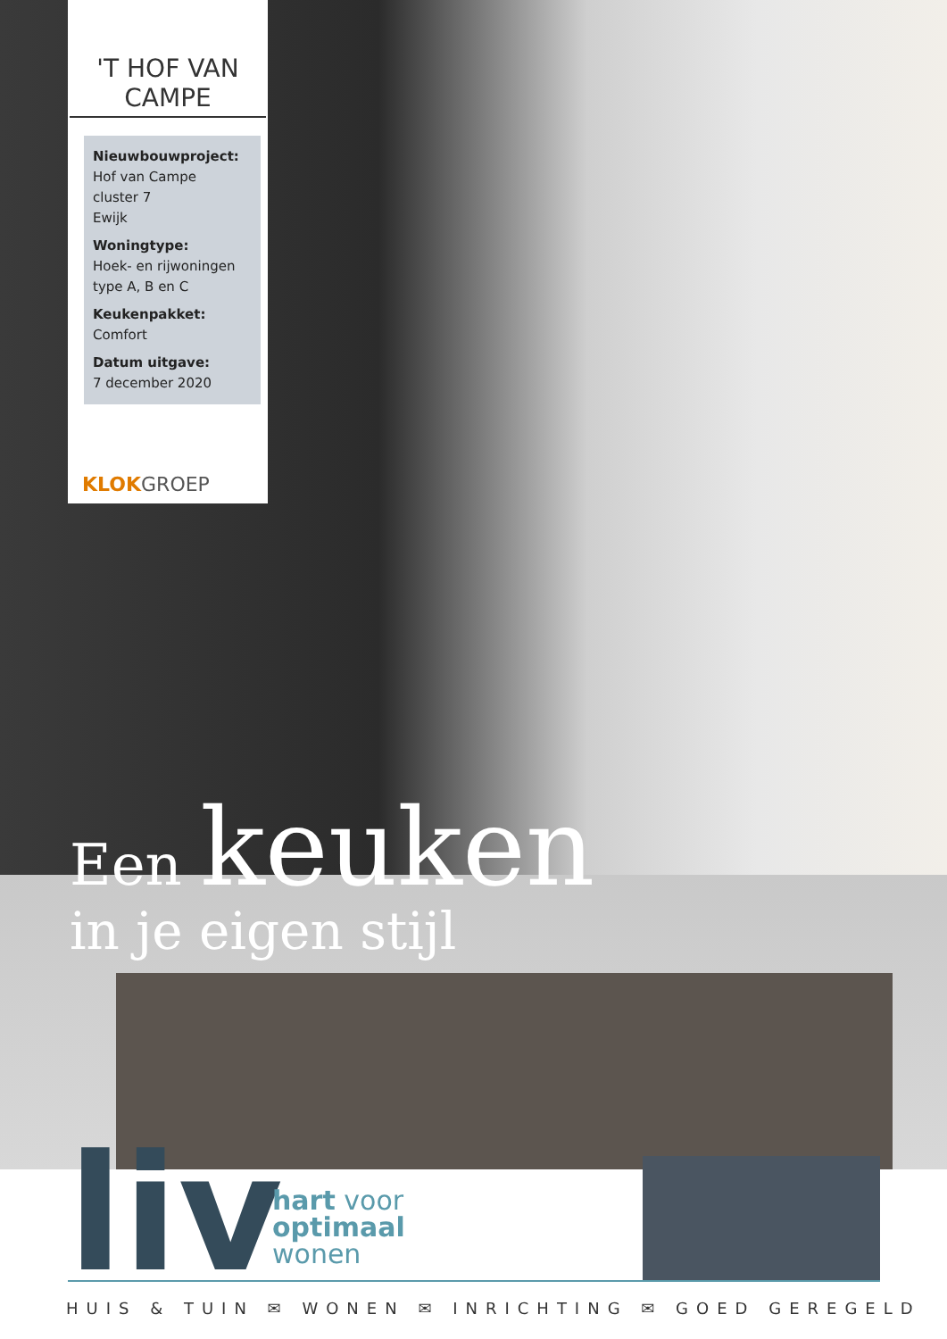'T HOF VAN CAMPE
Nieuwbouwproject:
Hof van Campe
cluster 7
Ewijk
Woningtype:
Hoek- en rijwoningen
type A, B en C
Keukenpakket:
Comfort
Datum uitgave:
7 december 2020
KLOKGROEP
Een keuken
in je eigen stijl
liv
hart voor
optimaal
wonen
HUIS & TUIN ✉ WONEN ✉ INRICHTING ✉ GOED GEREGELD